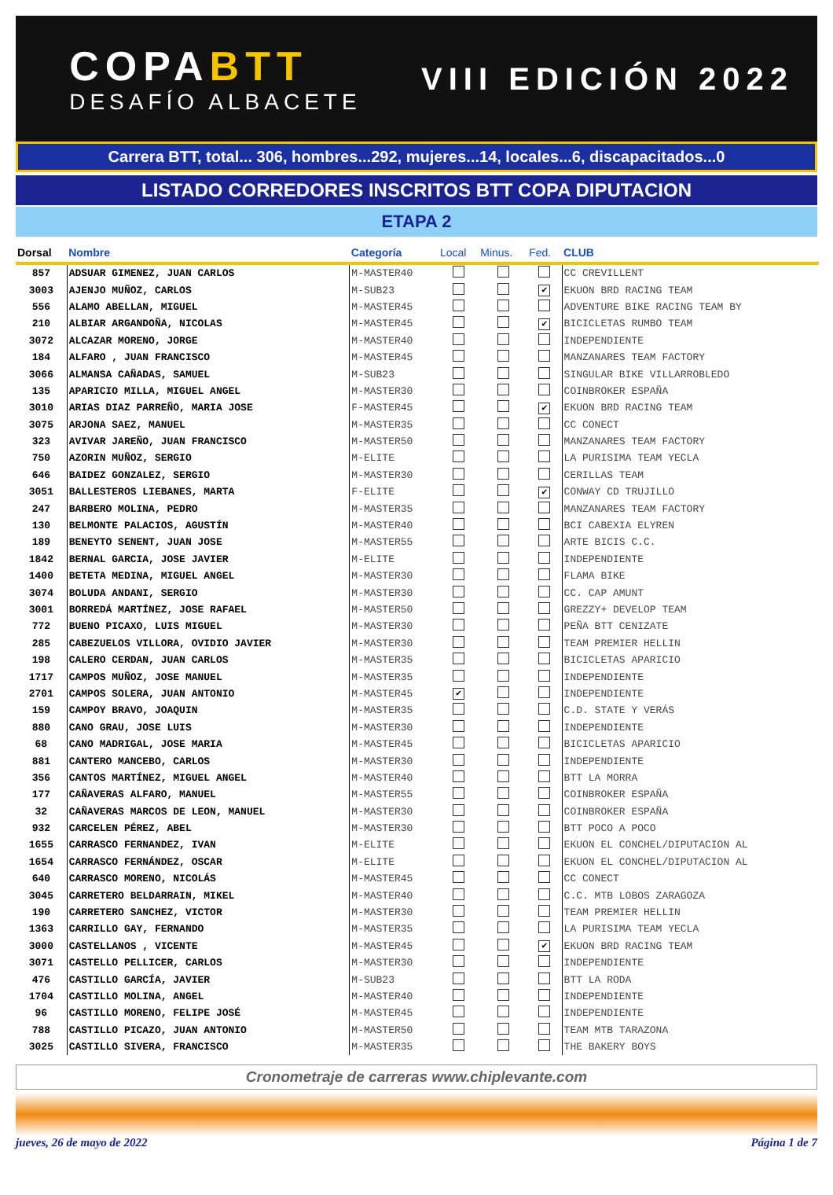COPABTT
DESAFÍO ALBACETE
VIII EDICIÓN 2022
Carrera BTT, total... 306, hombres...292, mujeres...14, locales...6, discapacitados...0
LISTADO CORREDORES INSCRITOS BTT COPA DIPUTACION
ETAPA 2
| Dorsal | Nombre | Categoría | Local | Minus. | Fed. | CLUB |
| --- | --- | --- | --- | --- | --- | --- |
| 857 | ADSUAR GIMENEZ, JUAN CARLOS | M-MASTER40 | | | | CC CREVILLENT |
| 3003 | AJENJO MUÑOZ, CARLOS | M-SUB23 | | | ✔ | EKUON BRD RACING TEAM |
| 556 | ALAMO ABELLAN, MIGUEL | M-MASTER45 | | | | ADVENTURE BIKE RACING TEAM BY |
| 210 | ALBIAR ARGANDOÑA, NICOLAS | M-MASTER45 | | | ✔ | BICICLETAS RUMBO TEAM |
| 3072 | ALCAZAR MORENO, JORGE | M-MASTER40 | | | | INDEPENDIENTE |
| 184 | ALFARO , JUAN FRANCISCO | M-MASTER45 | | | | MANZANARES TEAM FACTORY |
| 3066 | ALMANSA CAÑADAS, SAMUEL | M-SUB23 | | | | SINGULAR BIKE VILLARROBLEDO |
| 135 | APARICIO MILLA, MIGUEL ANGEL | M-MASTER30 | | | | COINBROKER ESPAÑA |
| 3010 | ARIAS DIAZ PARREÑO, MARIA JOSE | F-MASTER45 | | | ✔ | EKUON BRD RACING TEAM |
| 3075 | ARJONA SAEZ, MANUEL | M-MASTER35 | | | | CC CONECT |
| 323 | AVIVAR JAREÑO, JUAN FRANCISCO | M-MASTER50 | | | | MANZANARES TEAM FACTORY |
| 750 | AZORIN MUÑOZ, SERGIO | M-ELITE | | | | LA PURISIMA TEAM YECLA |
| 646 | BAIDEZ GONZALEZ, SERGIO | M-MASTER30 | | | | CERILLAS TEAM |
| 3051 | BALLESTEROS LIEBANES, MARTA | F-ELITE | | | ✔ | CONWAY CD TRUJILLO |
| 247 | BARBERO MOLINA, PEDRO | M-MASTER35 | | | | MANZANARES TEAM FACTORY |
| 130 | BELMONTE PALACIOS, AGUSTÍN | M-MASTER40 | | | | BCI CABEXIA ELYREN |
| 189 | BENEYTO SENENT, JUAN JOSE | M-MASTER55 | | | | ARTE BICIS C.C. |
| 1842 | BERNAL GARCIA, JOSE JAVIER | M-ELITE | | | | INDEPENDIENTE |
| 1400 | BETETA MEDINA, MIGUEL ANGEL | M-MASTER30 | | | | FLAMA BIKE |
| 3074 | BOLUDA ANDANI, SERGIO | M-MASTER30 | | | | CC. CAP AMUNT |
| 3001 | BORREDÁ MARTÍNEZ, JOSE RAFAEL | M-MASTER50 | | | | GREZZY+ DEVELOP TEAM |
| 772 | BUENO PICAXO, LUIS MIGUEL | M-MASTER30 | | | | PEÑA BTT CENIZATE |
| 285 | CABEZUELOS VILLORA, OVIDIO JAVIER | M-MASTER30 | | | | TEAM PREMIER HELLIN |
| 198 | CALERO CERDAN, JUAN CARLOS | M-MASTER35 | | | | BICICLETAS APARICIO |
| 1717 | CAMPOS MUÑOZ, JOSE MANUEL | M-MASTER35 | | | | INDEPENDIENTE |
| 2701 | CAMPOS SOLERA, JUAN ANTONIO | M-MASTER45 | ✔ | | | INDEPENDIENTE |
| 159 | CAMPOY BRAVO, JOAQUIN | M-MASTER35 | | | | C.D. STATE Y VERÁS |
| 880 | CANO GRAU, JOSE LUIS | M-MASTER30 | | | | INDEPENDIENTE |
| 68 | CANO MADRIGAL, JOSE MARIA | M-MASTER45 | | | | BICICLETAS APARICIO |
| 881 | CANTERO MANCEBO, CARLOS | M-MASTER30 | | | | INDEPENDIENTE |
| 356 | CANTOS MARTÍNEZ, MIGUEL ANGEL | M-MASTER40 | | | | BTT LA MORRA |
| 177 | CAÑAVERAS ALFARO, MANUEL | M-MASTER55 | | | | COINBROKER ESPAÑA |
| 32 | CAÑAVERAS MARCOS DE LEON, MANUEL | M-MASTER30 | | | | COINBROKER ESPAÑA |
| 932 | CARCELEN PÉREZ, ABEL | M-MASTER30 | | | | BTT POCO A POCO |
| 1655 | CARRASCO FERNANDEZ, IVAN | M-ELITE | | | | EKUON EL CONCHEL/DIPUTACION AL |
| 1654 | CARRASCO FERNÁNDEZ, OSCAR | M-ELITE | | | | EKUON EL CONCHEL/DIPUTACION AL |
| 640 | CARRASCO MORENO, NICOLÁS | M-MASTER45 | | | | CC CONECT |
| 3045 | CARRETERO BELDARRAIN, MIKEL | M-MASTER40 | | | | C.C. MTB LOBOS ZARAGOZA |
| 190 | CARRETERO SANCHEZ, VICTOR | M-MASTER30 | | | | TEAM PREMIER HELLIN |
| 1363 | CARRILLO GAY, FERNANDO | M-MASTER35 | | | | LA PURISIMA TEAM YECLA |
| 3000 | CASTELLANOS , VICENTE | M-MASTER45 | | | ✔ | EKUON BRD RACING TEAM |
| 3071 | CASTELLO PELLICER, CARLOS | M-MASTER30 | | | | INDEPENDIENTE |
| 476 | CASTILLO GARCÍA, JAVIER | M-SUB23 | | | | BTT LA RODA |
| 1704 | CASTILLO MOLINA, ANGEL | M-MASTER40 | | | | INDEPENDIENTE |
| 96 | CASTILLO MORENO, FELIPE JOSÉ | M-MASTER45 | | | | INDEPENDIENTE |
| 788 | CASTILLO PICAZO, JUAN ANTONIO | M-MASTER50 | | | | TEAM MTB TARAZONA |
| 3025 | CASTILLO SIVERA, FRANCISCO | M-MASTER35 | | | | THE BAKERY BOYS |
Cronometraje de carreras www.chiplevante.com
jueves, 26 de mayo de 2022 Página 1 de 7